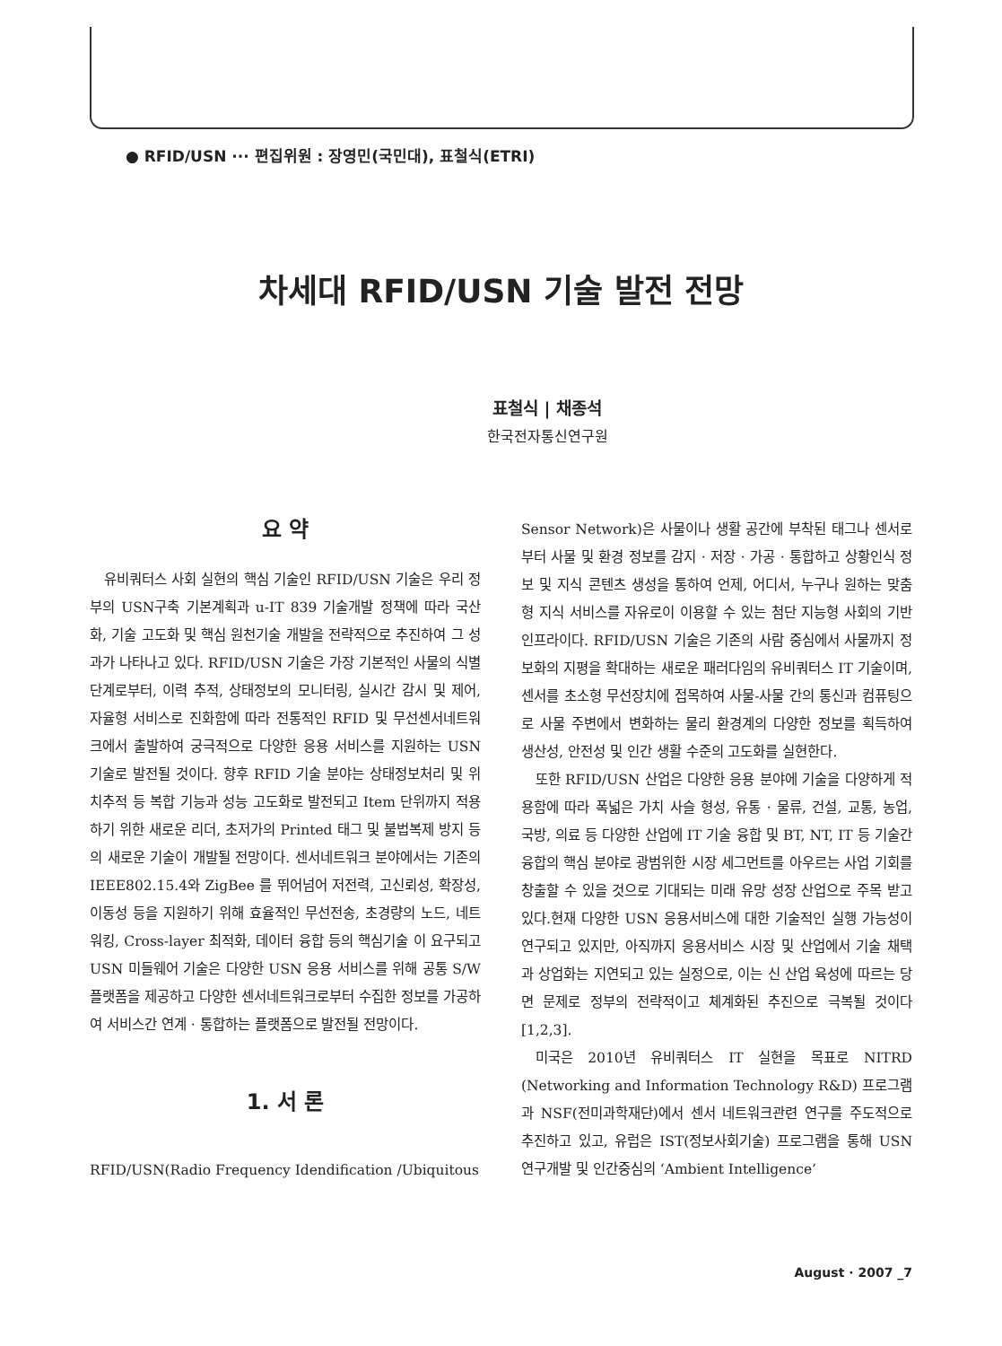● RFID/USN ··· 편집위원 : 장영민(국민대), 표철식(ETRI)
차세대 RFID/USN 기술 발전 전망
표철식 | 채종석
한국전자통신연구원
요 약
유비쿼터스 사회 실현의 핵심 기술인 RFID/USN 기술은 우리 정부의 USN구축 기본계획과 u-IT 839 기술개발 정책에 따라 국산화, 기술 고도화 및 핵심 원천기술 개발을 전략적으로 추진하여 그 성과가 나타나고 있다. RFID/USN 기술은 가장 기본적인 사물의 식별 단계로부터, 이력 추적, 상태정보의 모니터링, 실시간 감시 및 제어, 자율형 서비스로 진화함에 따라 전통적인 RFID 및 무선센서네트워크에서 출발하여 궁극적으로 다양한 응용 서비스를 지원하는 USN 기술로 발전될 것이다. 향후 RFID 기술 분야는 상태정보처리 및 위치추적 등 복합 기능과 성능 고도화로 발전되고 Item 단위까지 적용하기 위한 새로운 리더, 초저가의 Printed 태그 및 불법복제 방지 등의 새로운 기술이 개발될 전망이다. 센서네트워크 분야에서는 기존의 IEEE802.15.4와 ZigBee 를 뛰어넘어 저전력, 고신뢰성, 확장성, 이동성 등을 지원하기 위해 효율적인 무선전송, 초경량의 노드, 네트워킹, Cross-layer 최적화, 데이터 융합 등의 핵심기술 이 요구되고 USN 미들웨어 기술은 다양한 USN 응용 서비스를 위해 공통 S/W 플랫폼을 제공하고 다양한 센서네트워크로부터 수집한 정보를 가공하여 서비스간 연계 · 통합하는 플랫폼으로 발전될 전망이다.
1. 서 론
RFID/USN(Radio Frequency Idendification /Ubiquitous
Sensor Network)은 사물이나 생활 공간에 부착된 태그나 센서로부터 사물 및 환경 정보를 감지 · 저장 · 가공 · 통합하고 상황인식 정보 및 지식 콘텐츠 생성을 통하여 언제, 어디서, 누구나 원하는 맞춤형 지식 서비스를 자유로이 이용할 수 있는 첨단 지능형 사회의 기반 인프라이다. RFID/USN 기술은 기존의 사람 중심에서 사물까지 정보화의 지평을 확대하는 새로운 패러다임의 유비쿼터스 IT 기술이며, 센서를 초소형 무선장치에 접목하여 사물-사물 간의 통신과 컴퓨팅으로 사물 주변에서 변화하는 물리 환경계의 다양한 정보를 획득하여 생산성, 안전성 및 인간 생활 수준의 고도화를 실현한다.
또한 RFID/USN 산업은 다양한 응용 분야에 기술을 다양하게 적용함에 따라 폭넓은 가치 사슬 형성, 유통 · 물류, 건설, 교통, 농업, 국방, 의료 등 다양한 산업에 IT 기술 융합 및 BT, NT, IT 등 기술간 융합의 핵심 분야로 광범위한 시장 세그먼트를 아우르는 사업 기회를 창출할 수 있을 것으로 기대되는 미래 유망 성장 산업으로 주목 받고 있다.현재 다양한 USN 응용서비스에 대한 기술적인 실행 가능성이 연구되고 있지만, 아직까지 응용서비스 시장 및 산업에서 기술 채택과 상업화는 지연되고 있는 실정으로, 이는 신 산업 육성에 따르는 당면 문제로 정부의 전략적이고 체계화된 추진으로 극복될 것이다[1,2,3].
미국은 2010년 유비쿼터스 IT 실현을 목표로 NITRD (Networking and Information Technology R&D) 프로그램과 NSF(전미과학재단)에서 센서 네트워크관련 연구를 주도적으로 추진하고 있고, 유럽은 IST(정보사회기술) 프로그램을 통해 USN 연구개발 및 인간중심의 ‘Ambient Intelligence’
August · 2007 _7